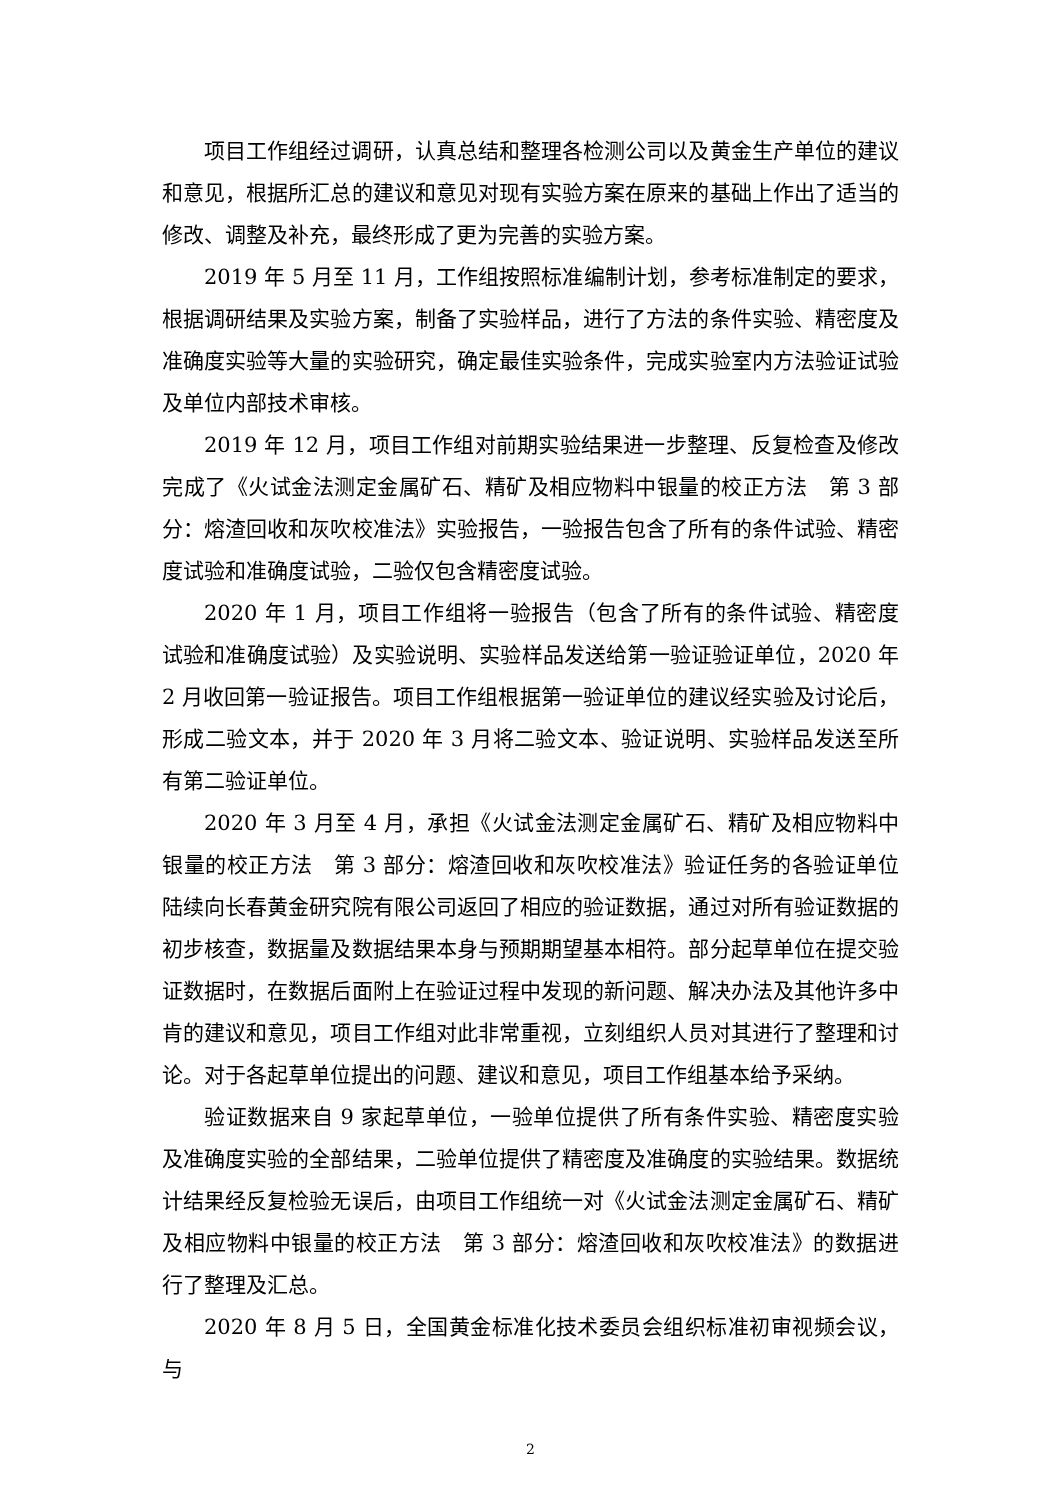项目工作组经过调研，认真总结和整理各检测公司以及黄金生产单位的建议和意见，根据所汇总的建议和意见对现有实验方案在原来的基础上作出了适当的修改、调整及补充，最终形成了更为完善的实验方案。
2019 年 5 月至 11 月，工作组按照标准编制计划，参考标准制定的要求，根据调研结果及实验方案，制备了实验样品，进行了方法的条件实验、精密度及准确度实验等大量的实验研究，确定最佳实验条件，完成实验室内方法验证试验及单位内部技术审核。
2019 年 12 月，项目工作组对前期实验结果进一步整理、反复检查及修改完成了《火试金法测定金属矿石、精矿及相应物料中银量的校正方法　第 3 部分：熔渣回收和灰吹校准法》实验报告，一验报告包含了所有的条件试验、精密度试验和准确度试验，二验仅包含精密度试验。
2020 年 1 月，项目工作组将一验报告（包含了所有的条件试验、精密度试验和准确度试验）及实验说明、实验样品发送给第一验证验证单位，2020 年 2 月收回第一验证报告。项目工作组根据第一验证单位的建议经实验及讨论后，形成二验文本，并于 2020 年 3 月将二验文本、验证说明、实验样品发送至所有第二验证单位。
2020 年 3 月至 4 月，承担《火试金法测定金属矿石、精矿及相应物料中银量的校正方法　第 3 部分：熔渣回收和灰吹校准法》验证任务的各验证单位陆续向长春黄金研究院有限公司返回了相应的验证数据，通过对所有验证数据的初步核查，数据量及数据结果本身与预期期望基本相符。部分起草单位在提交验证数据时，在数据后面附上在验证过程中发现的新问题、解决办法及其他许多中肯的建议和意见，项目工作组对此非常重视，立刻组织人员对其进行了整理和讨论。对于各起草单位提出的问题、建议和意见，项目工作组基本给予采纳。
验证数据来自 9 家起草单位，一验单位提供了所有条件实验、精密度实验及准确度实验的全部结果，二验单位提供了精密度及准确度的实验结果。数据统计结果经反复检验无误后，由项目工作组统一对《火试金法测定金属矿石、精矿及相应物料中银量的校正方法　第 3 部分：熔渣回收和灰吹校准法》的数据进行了整理及汇总。
2020 年 8 月 5 日，全国黄金标准化技术委员会组织标准初审视频会议，与
2